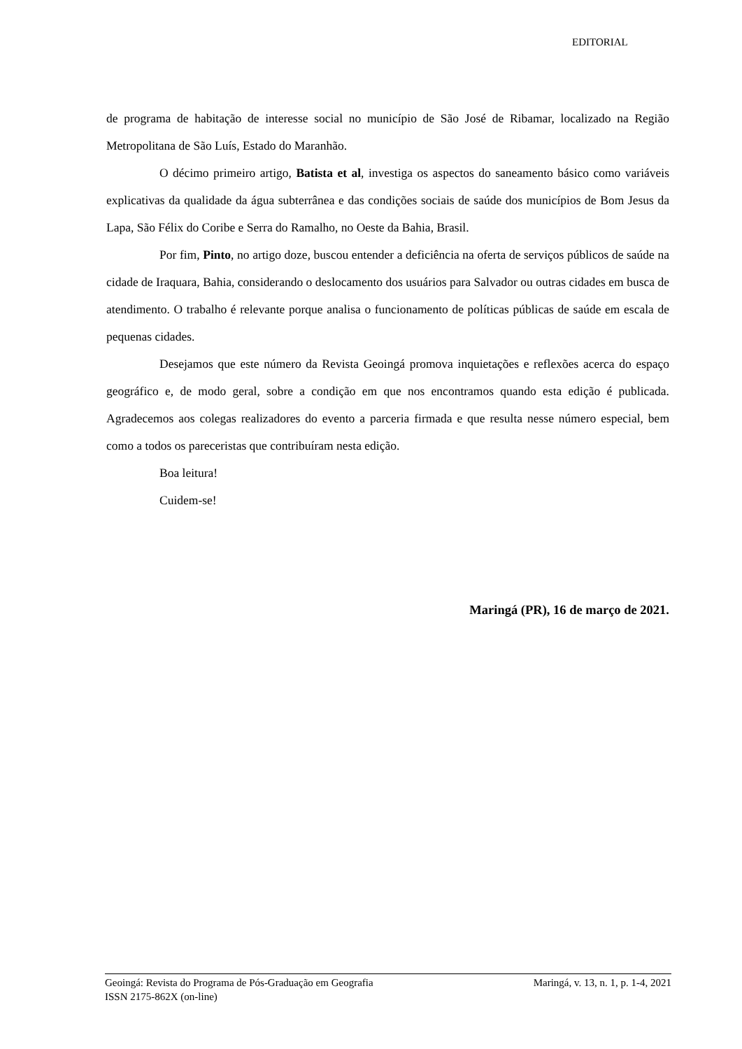EDITORIAL
de programa de habitação de interesse social no município de São José de Ribamar, localizado na Região Metropolitana de São Luís, Estado do Maranhão.
O décimo primeiro artigo, Batista et al, investiga os aspectos do saneamento básico como variáveis explicativas da qualidade da água subterrânea e das condições sociais de saúde dos municípios de Bom Jesus da Lapa, São Félix do Coribe e Serra do Ramalho, no Oeste da Bahia, Brasil.
Por fim, Pinto, no artigo doze, buscou entender a deficiência na oferta de serviços públicos de saúde na cidade de Iraquara, Bahia, considerando o deslocamento dos usuários para Salvador ou outras cidades em busca de atendimento. O trabalho é relevante porque analisa o funcionamento de políticas públicas de saúde em escala de pequenas cidades.
Desejamos que este número da Revista Geoingá promova inquietações e reflexões acerca do espaço geográfico e, de modo geral, sobre a condição em que nos encontramos quando esta edição é publicada. Agradecemos aos colegas realizadores do evento a parceria firmada e que resulta nesse número especial, bem como a todos os pareceristas que contribuíram nesta edição.
Boa leitura!
Cuidem-se!
Maringá (PR), 16 de março de 2021.
Geoingá: Revista do Programa de Pós-Graduação em Geografia Maringá, v. 13, n. 1, p. 1-4, 2021
ISSN 2175-862X (on-line)